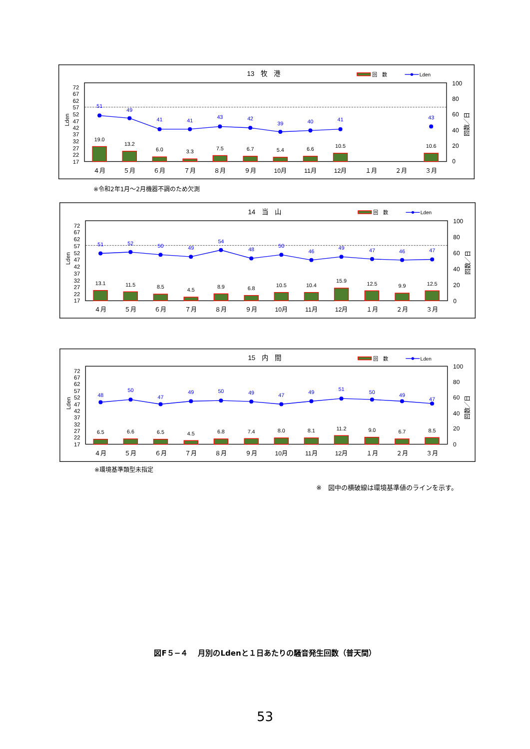13　牧　港
回　数
Lden
72
67
62
57
52
47
42
37
32
27
22
17
Lden
100
80
60
40
20
0
回数／日
19.0
13.2
6.0
3.3
7.5
6.7
5.4
6.6
10.5
10.6
51
49
41
41
43
42
39
40
41
43
４月
５月
６月
７月
８月
９月
10月
11月
12月
１月
２月
３月
※令和2年1月～2月機器不調のため欠測
14　当　山
回　数
Lden
72
67
62
57
52
47
42
37
32
27
22
17
Lden
100
80
60
40
20
0
回数／日
13.1
11.5
8.5
4.5
8.9
6.8
10.5
10.4
15.9
12.5
9.9
12.5
51
52
50
49
54
48
50
46
49
47
46
47
４月
５月
６月
７月
８月
９月
10月
11月
12月
１月
２月
３月
15　内　間
回　数
Lden
72
67
62
57
52
47
42
37
32
27
22
17
Lden
100
80
60
40
20
0
回数／日
6.5
6.6
6.5
4.5
6.8
7.4
8.0
8.1
11.2
9.0
6.7
8.5
48
50
47
49
50
49
47
49
51
50
49
47
４月
５月
６月
７月
８月
９月
10月
11月
12月
１月
２月
３月
※環境基準類型未指定
※　図中の横破線は環境基準値のラインを示す。
図F５−４　 月別のLdenと１日あたりの騒音発生回数（普天間）
53